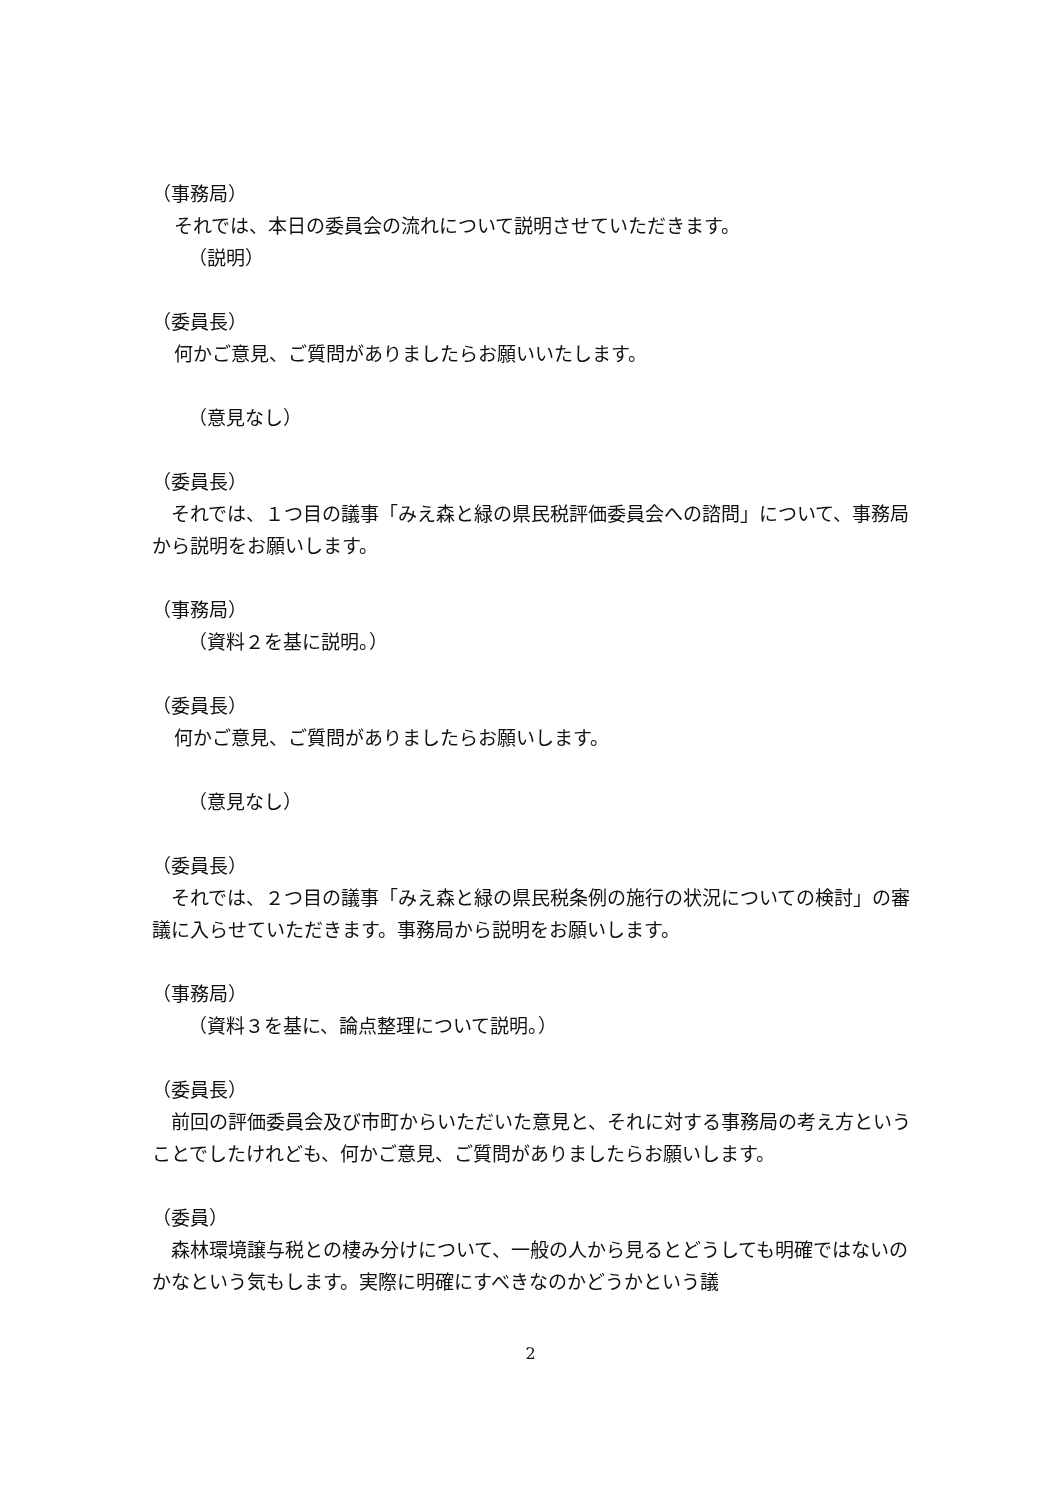（事務局）
それでは、本日の委員会の流れについて説明させていただきます。
（説明）
（委員長）
何かご意見、ご質問がありましたらお願いいたします。
（意見なし）
（委員長）
　それでは、１つ目の議事「みえ森と緑の県民税評価委員会への諮問」について、事務局から説明をお願いします。
（事務局）
（資料２を基に説明。）
（委員長）
何かご意見、ご質問がありましたらお願いします。
（意見なし）
（委員長）
　それでは、２つ目の議事「みえ森と緑の県民税条例の施行の状況についての検討」の審議に入らせていただきます。事務局から説明をお願いします。
（事務局）
（資料３を基に、論点整理について説明。）
（委員長）
　前回の評価委員会及び市町からいただいた意見と、それに対する事務局の考え方ということでしたけれども、何かご意見、ご質問がありましたらお願いします。
（委員）
　森林環境譲与税との棲み分けについて、一般の人から見るとどうしても明確ではないのかなという気もします。実際に明確にすべきなのかどうかという議
2